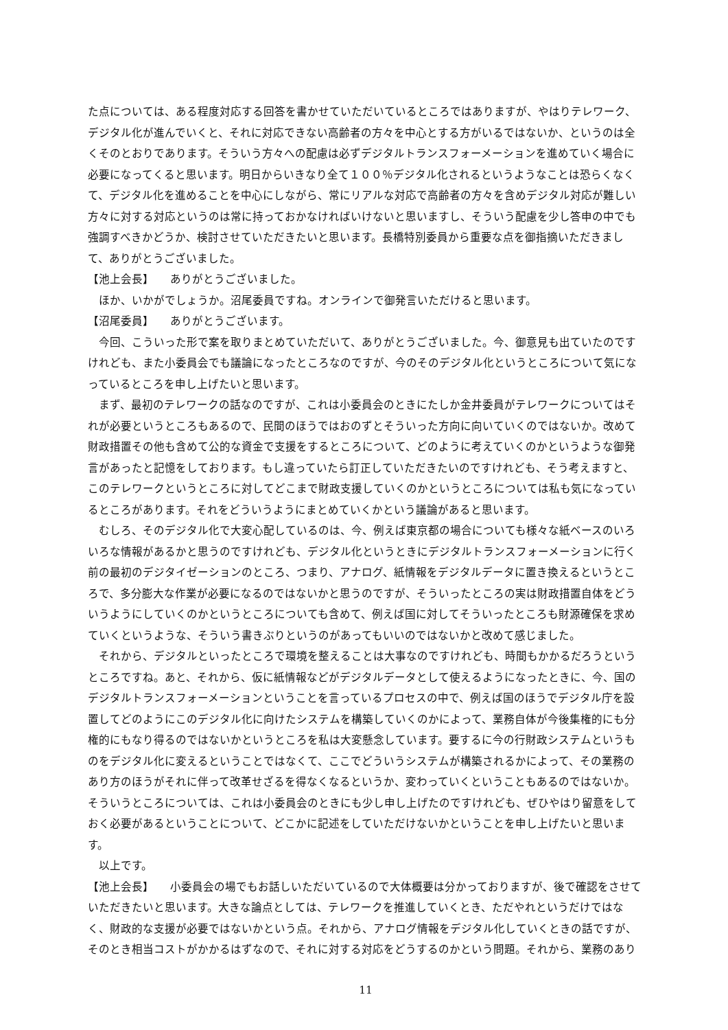た点については、ある程度対応する回答を書かせていただいているところではありますが、やはりテレワーク、デジタル化が進んでいくと、それに対応できない高齢者の方々を中心とする方がいるではないか、というのは全くそのとおりであります。そういう方々への配慮は必ずデジタルトランスフォーメーションを進めていく場合に必要になってくると思います。明日からいきなり全て１００％デジタル化されるというようなことは恐らくなくて、デジタル化を進めることを中心にしながら、常にリアルな対応で高齢者の方々を含めデジタル対応が難しい方々に対する対応というのは常に持っておかなければいけないと思いますし、そういう配慮を少し答申の中でも強調すべきかどうか、検討させていただきたいと思います。長橋特別委員から重要な点を御指摘いただきまして、ありがとうございました。
【池上会長】　　ありがとうございました。
　ほか、いかがでしょうか。沼尾委員ですね。オンラインで御発言いただけると思います。
【沼尾委員】　　ありがとうございます。
　今回、こういった形で案を取りまとめていただいて、ありがとうございました。今、御意見も出ていたのですけれども、また小委員会でも議論になったところなのですが、今のそのデジタル化というところについて気になっているところを申し上げたいと思います。
　まず、最初のテレワークの話なのですが、これは小委員会のときにたしか金井委員がテレワークについてはそれが必要というところもあるので、民間のほうではおのずとそういった方向に向いていくのではないか。改めて財政措置その他も含めて公的な資金で支援をするところについて、どのように考えていくのかというような御発言があったと記憶をしております。もし違っていたら訂正していただきたいのですけれども、そう考えますと、このテレワークというところに対してどこまで財政支援していくのかというところについては私も気になっているところがあります。それをどういうようにまとめていくかという議論があると思います。
　むしろ、そのデジタル化で大変心配しているのは、今、例えば東京都の場合についても様々な紙ベースのいろいろな情報があるかと思うのですけれども、デジタル化というときにデジタルトランスフォーメーションに行く前の最初のデジタイゼーションのところ、つまり、アナログ、紙情報をデジタルデータに置き換えるというところで、多分膨大な作業が必要になるのではないかと思うのですが、そういったところの実は財政措置自体をどういうようにしていくのかというところについても含めて、例えば国に対してそういったところも財源確保を求めていくというような、そういう書きぶりというのがあってもいいのではないかと改めて感じました。
　それから、デジタルといったところで環境を整えることは大事なのですけれども、時間もかかるだろうというところですね。あと、それから、仮に紙情報などがデジタルデータとして使えるようになったときに、今、国のデジタルトランスフォーメーションということを言っているプロセスの中で、例えば国のほうでデジタル庁を設置してどのようにこのデジタル化に向けたシステムを構築していくのかによって、業務自体が今後集権的にも分権的にもなり得るのではないかというところを私は大変懸念しています。要するに今の行財政システムというものをデジタル化に変えるということではなくて、ここでどういうシステムが構築されるかによって、その業務のあり方のほうがそれに伴って改革せざるを得なくなるというか、変わっていくということもあるのではないか。そういうところについては、これは小委員会のときにも少し申し上げたのですけれども、ぜひやはり留意をしておく必要があるということについて、どこかに記述をしていただけないかということを申し上げたいと思います。
　以上です。
【池上会長】　　小委員会の場でもお話しいただいているので大体概要は分かっておりますが、後で確認をさせていただきたいと思います。大きな論点としては、テレワークを推進していくとき、ただやれというだけではなく、財政的な支援が必要ではないかという点。それから、アナログ情報をデジタル化していくときの話ですが、そのとき相当コストがかかるはずなので、それに対する対応をどうするのかという問題。それから、業務のあり
11